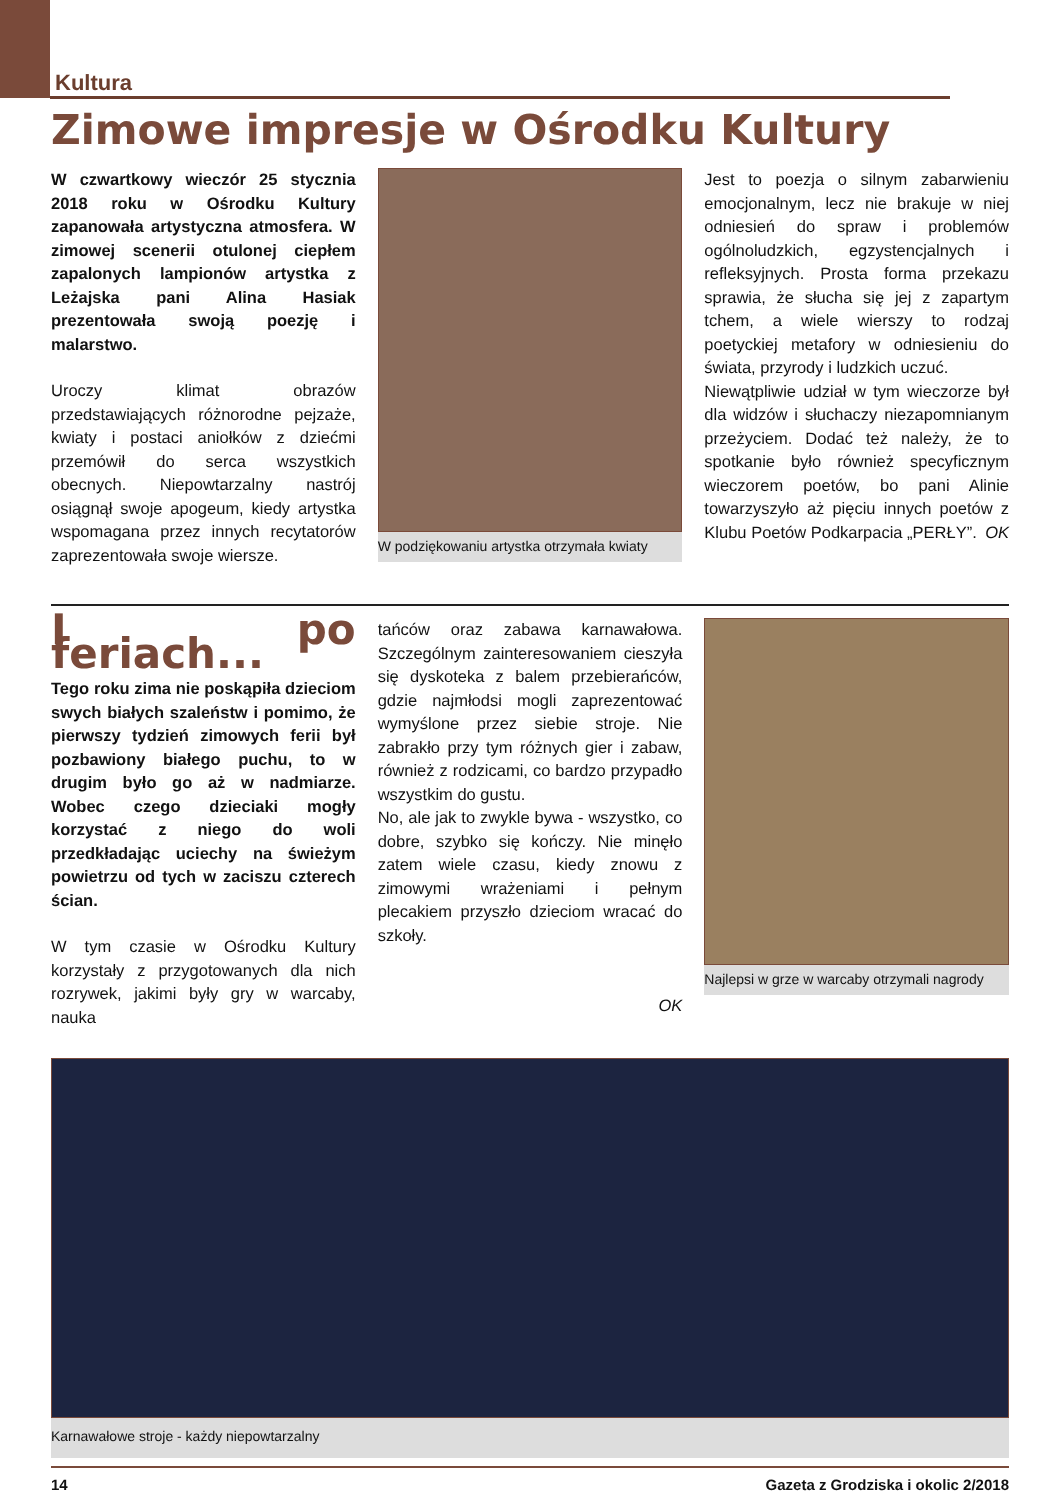Kultura
Zimowe impresje w Ośrodku Kultury
W czwartkowy wieczór 25 stycznia 2018 roku w Ośrodku Kultury zapanowała artystyczna atmosfera. W zimowej scenerii otulonej ciepłem zapalonych lampionów artystka z Leżajska pani Alina Hasiak prezentowała swoją poezję i malarstwo.
Uroczy klimat obrazów przedstawiających różnorodne pejzaże, kwiaty i postaci aniołków z dziećmi przemówił do serca wszystkich obecnych. Niepowtarzalny nastrój osiągnął swoje apogeum, kiedy artystka wspomagana przez innych recytatorów zaprezentowała swoje wiersze.
W podziękowaniu artystka otrzymała kwiaty
Jest to poezja o silnym zabarwieniu emocjonalnym, lecz nie brakuje w niej odniesień do spraw i problemów ogólnoludzkich, egzystencjalnych i refleksyjnych. Prosta forma przekazu sprawia, że słucha się jej z zapartym tchem, a wiele wierszy to rodzaj poetyckiej metafory w odniesieniu do świata, przyrody i ludzkich uczuć.
Niewątpliwie udział w tym wieczorze był dla widzów i słuchaczy niezapomnianym przeżyciem. Dodać też należy, że to spotkanie było również specyficznym wieczorem poetów, bo pani Alinie towarzyszyło aż pięciu innych poetów z Klubu Poetów Podkarpacia „PERŁY”. OK
I po feriach...
Tego roku zima nie poskąpiła dzieciom swych białych szaleństw i pomimo, że pierwszy tydzień zimowych ferii był pozbawiony białego puchu, to w drugim było go aż w nadmiarze. Wobec czego dzieciaki mogły korzystać z niego do woli przedkładając uciechy na świeżym powietrzu od tych w zaciszu czterech ścian.
W tym czasie w Ośrodku Kultury korzystały z przygotowanych dla nich rozrywek, jakimi były gry w warcaby, nauka
tańców oraz zabawa karnawałowa. Szczególnym zainteresowaniem cieszyła się dyskoteka z balem przebierańców, gdzie najmłodsi mogli zaprezentować wymyślone przez siebie stroje. Nie zabrakło przy tym różnych gier i zabaw, również z rodzicami, co bardzo przypadło wszystkim do gustu.
No, ale jak to zwykle bywa - wszystko, co dobre, szybko się kończy. Nie minęło zatem wiele czasu, kiedy znowu z zimowymi wrażeniami i pełnym plecakiem przyszło dzieciom wracać do szkoły.
OK
Najlepsi w grze w warcaby otrzymali nagrody
Karnawałowe stroje - każdy niepowtarzalny
14 Gazeta z Grodziska i okolic 2/2018